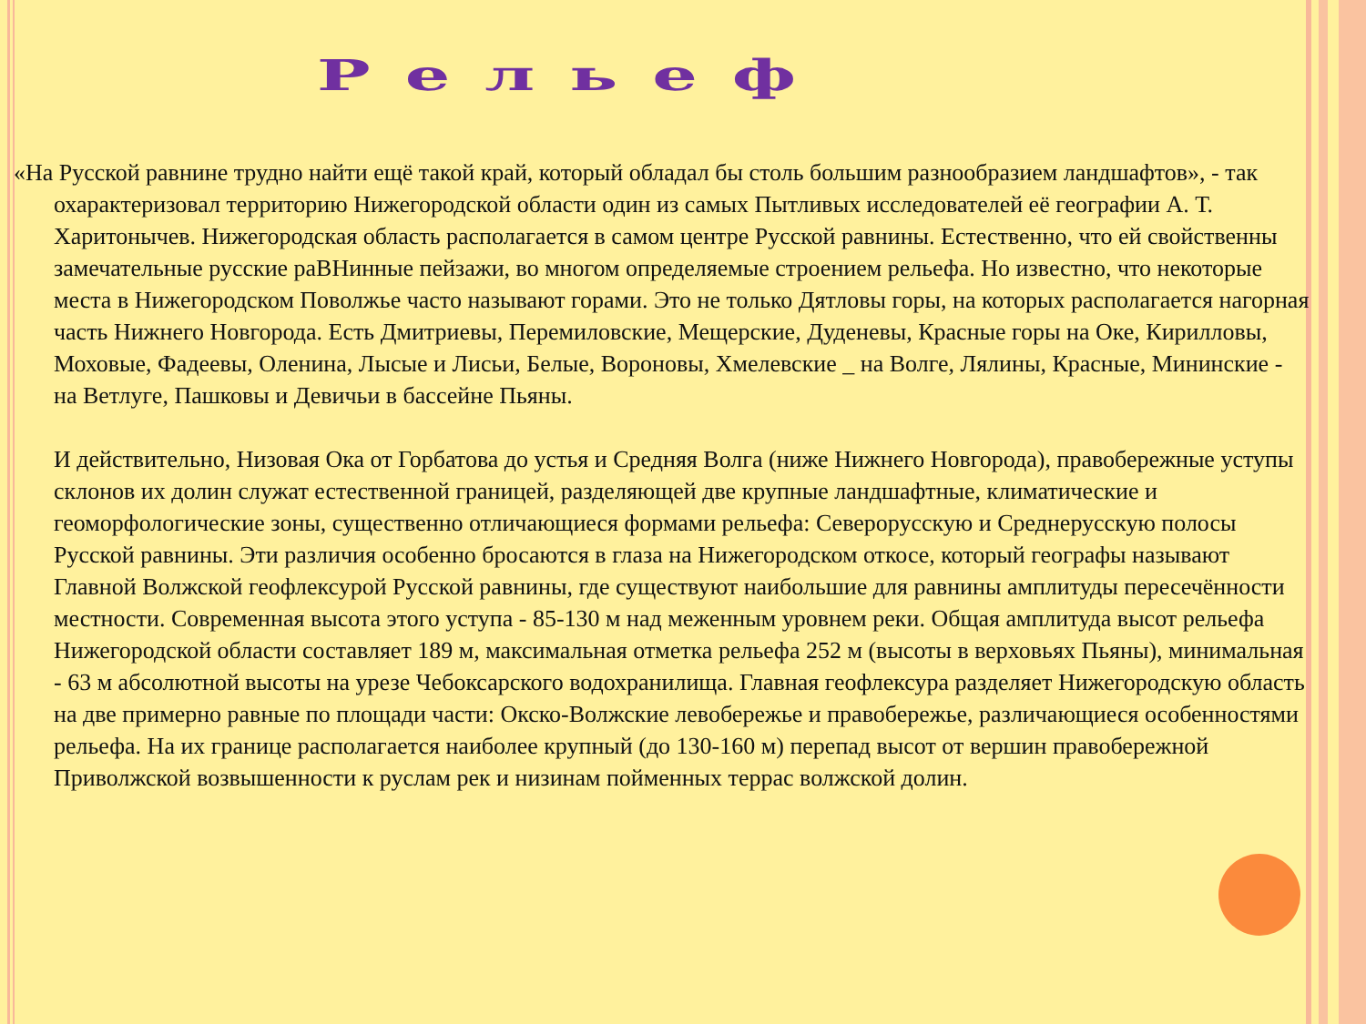Рельеф
«На Русской равнине трудно найти ещё такой край, который обладал бы столь большим разнообразием ландшафтов», - так охарактеризовал территорию Нижегородской области один из самых Пытливых исследователей её географии А. Т. Харитонычев. Нижегородская область располагается в самом центре Русской равнины. Естественно, что ей свойственны замечательные русские раВНинные пейзажи, во многом определяемые строением рельефа. Но известно, что некоторые места в Нижегородском Поволжье часто называют горами. Это не только Дятловы горы, на которых располагается нагорная часть Нижнего Новгорода. Есть Дмитриевы, Перемиловские, Мещерские, Дуденевы, Красные горы на Оке, Кирилловы, Моховые, Фадеевы, Оленина, Лысые и Лисьи, Белые, Вороновы, Хмелевские _ на Волге, Лялины, Красные, Мининские - на Ветлуге, Пашковы и Девичьи в бассейне Пьяны.
И действительно, Низовая Ока от Горбатова до устья и Средняя Волга (ниже Нижнего Новгорода), правобережные уступы склонов их долин служат естественной границей, разделяющей две крупные ландшафтные, климатические и геоморфологические зоны, существенно отличающиеся формами рельефа: Северорусскую и Среднерусскую полосы Русской равнины. Эти различия особенно бросаются в глаза на Нижегородском откосе, который географы называют Главной Волжской геофлексурой Русской равнины, где существуют наибольшие для равнины амплитуды пересечённости местности. Современная высота этого уступа - 85-130 м над меженным уровнем реки. Общая амплитуда высот рельефа Нижегородской области составляет 189 м, максимальная отметка рельефа 252 м (высоты в верховьях Пьяны), минимальная - 63 м абсолютной высоты на урезе Чебоксарского водохранилища. Главная геофлексура разделяет Нижегородскую область на две примерно равные по площади части: Окско-Волжские левобережье и правобережье, различающиеся особенностями рельефа. На их границе располагается наиболее крупный (до 130-160 м) перепад высот от вершин правобережной Приволжской возвышенности к руслам рек и низинам пойменных террас волжской долин.